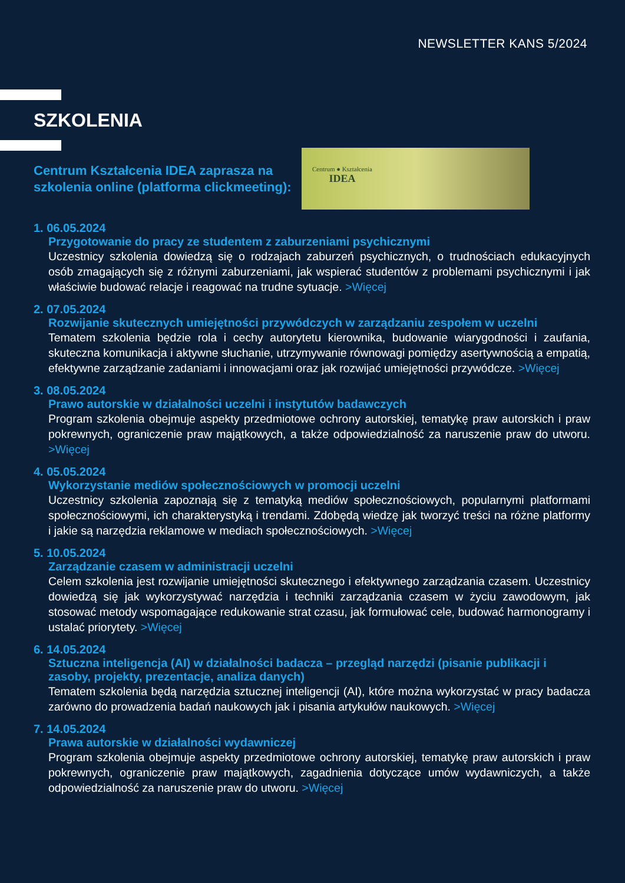NEWSLETTER KANS 5/2024
SZKOLENIA
Centrum Kształcenia IDEA zaprasza na szkolenia online (platforma clickmeeting):
Centrum ● Kształcenia
IDEA
1. 06.05.2024
Przygotowanie do pracy ze studentem z zaburzeniami psychicznymi
Uczestnicy szkolenia dowiedzą się o rodzajach zaburzeń psychicznych, o trudnościach edukacyjnych osób zmagających się z różnymi zaburzeniami, jak wspierać studentów z problemami psychicznymi i jak właściwie budować relacje i reagować na trudne sytuacje. >Więcej
2. 07.05.2024
Rozwijanie skutecznych umiejętności przywódczych w zarządzaniu zespołem w uczelni
Tematem szkolenia będzie rola i cechy autorytetu kierownika, budowanie wiarygodności i zaufania, skuteczna komunikacja i aktywne słuchanie, utrzymywanie równowagi pomiędzy asertywnością a empatią, efektywne zarządzanie zadaniami i innowacjami oraz jak rozwijać umiejętności przywódcze. >Więcej
3. 08.05.2024
Prawo autorskie w działalności uczelni i instytutów badawczych
Program szkolenia obejmuje aspekty przedmiotowe ochrony autorskiej, tematykę praw autorskich i praw pokrewnych, ograniczenie praw majątkowych, a także odpowiedzialność za naruszenie praw do utworu. >Więcej
4. 05.05.2024
Wykorzystanie mediów społecznościowych w promocji uczelni
Uczestnicy szkolenia zapoznają się z tematyką mediów społecznościowych, popularnymi platformami społecznościowymi, ich charakterystyką i trendami. Zdobędą wiedzę jak tworzyć treści na różne platformy i jakie są narzędzia reklamowe w mediach społecznościowych. >Więcej
5. 10.05.2024
Zarządzanie czasem w administracji uczelni
Celem szkolenia jest rozwijanie umiejętności skutecznego i efektywnego zarządzania czasem. Uczestnicy dowiedzą się jak wykorzystywać narzędzia i techniki zarządzania czasem w życiu zawodowym, jak stosować metody wspomagające redukowanie strat czasu, jak formułować cele, budować harmonogramy i ustalać priorytety. >Więcej
6. 14.05.2024
Sztuczna inteligencja (AI) w działalności badacza – przegląd narzędzi (pisanie publikacji i zasoby, projekty, prezentacje, analiza danych)
Tematem szkolenia będą narzędzia sztucznej inteligencji (AI), które można wykorzystać w pracy badacza zarówno do prowadzenia badań naukowych jak i pisania artykułów naukowych. >Więcej
7. 14.05.2024
Prawa autorskie w działalności wydawniczej
Program szkolenia obejmuje aspekty przedmiotowe ochrony autorskiej, tematykę praw autorskich i praw pokrewnych, ograniczenie praw majątkowych, zagadnienia dotyczące umów wydawniczych, a także odpowiedzialność za naruszenie praw do utworu. >Więcej